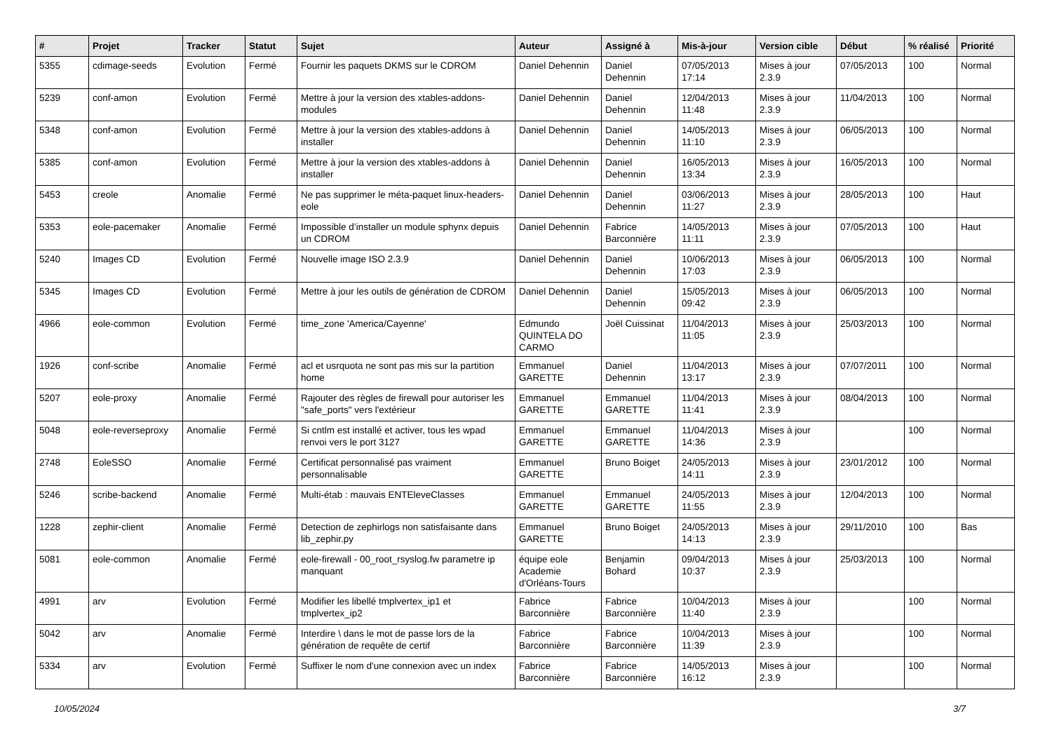| # | Projet | Tracker | Statut | Sujet | Auteur | Assigné à | Mis-à-jour | Version cible | Début | % réalisé | Priorité |
| --- | --- | --- | --- | --- | --- | --- | --- | --- | --- | --- | --- |
| 5355 | cdimage-seeds | Evolution | Fermé | Fournir les paquets DKMS sur le CDROM | Daniel Dehennin | Daniel Dehennin | 07/05/2013 17:14 | Mises à jour 2.3.9 | 07/05/2013 | 100 | Normal |
| 5239 | conf-amon | Evolution | Fermé | Mettre à jour la version des xtables-addons-modules | Daniel Dehennin | Daniel Dehennin | 12/04/2013 11:48 | Mises à jour 2.3.9 | 11/04/2013 | 100 | Normal |
| 5348 | conf-amon | Evolution | Fermé | Mettre à jour la version des xtables-addons à installer | Daniel Dehennin | Daniel Dehennin | 14/05/2013 11:10 | Mises à jour 2.3.9 | 06/05/2013 | 100 | Normal |
| 5385 | conf-amon | Evolution | Fermé | Mettre à jour la version des xtables-addons à installer | Daniel Dehennin | Daniel Dehennin | 16/05/2013 13:34 | Mises à jour 2.3.9 | 16/05/2013 | 100 | Normal |
| 5453 | creole | Anomalie | Fermé | Ne pas supprimer le méta-paquet linux-headers-eole | Daniel Dehennin | Daniel Dehennin | 03/06/2013 11:27 | Mises à jour 2.3.9 | 28/05/2013 | 100 | Haut |
| 5353 | eole-pacemaker | Anomalie | Fermé | Impossible d’installer un module sphynx depuis un CDROM | Daniel Dehennin | Fabrice Barconnière | 14/05/2013 11:11 | Mises à jour 2.3.9 | 07/05/2013 | 100 | Haut |
| 5240 | Images CD | Evolution | Fermé | Nouvelle image ISO 2.3.9 | Daniel Dehennin | Daniel Dehennin | 10/06/2013 17:03 | Mises à jour 2.3.9 | 06/05/2013 | 100 | Normal |
| 5345 | Images CD | Evolution | Fermé | Mettre à jour les outils de génération de CDROM | Daniel Dehennin | Daniel Dehennin | 15/05/2013 09:42 | Mises à jour 2.3.9 | 06/05/2013 | 100 | Normal |
| 4966 | eole-common | Evolution | Fermé | time_zone 'America/Cayenne' | Edmundo QUINTELA DO CARMO | Joël Cuissinat | 11/04/2013 11:05 | Mises à jour 2.3.9 | 25/03/2013 | 100 | Normal |
| 1926 | conf-scribe | Anomalie | Fermé | acl et usrquota ne sont pas mis sur la partition home | Emmanuel GARETTE | Daniel Dehennin | 11/04/2013 13:17 | Mises à jour 2.3.9 | 07/07/2011 | 100 | Normal |
| 5207 | eole-proxy | Anomalie | Fermé | Rajouter des règles de firewall pour autoriser les "safe_ports" vers l'extérieur | Emmanuel GARETTE | Emmanuel GARETTE | 11/04/2013 11:41 | Mises à jour 2.3.9 | 08/04/2013 | 100 | Normal |
| 5048 | eole-reverseproxy | Anomalie | Fermé | Si cntlm est installé et activer, tous les wpad renvoi vers le port 3127 | Emmanuel GARETTE | Emmanuel GARETTE | 11/04/2013 14:36 | Mises à jour 2.3.9 | | 100 | Normal |
| 2748 | EoleSSO | Anomalie | Fermé | Certificat personnalisé pas vraiment personnalisable | Emmanuel GARETTE | Bruno Boiget | 24/05/2013 14:11 | Mises à jour 2.3.9 | 23/01/2012 | 100 | Normal |
| 5246 | scribe-backend | Anomalie | Fermé | Multi-étab : mauvais ENTEleveClasses | Emmanuel GARETTE | Emmanuel GARETTE | 24/05/2013 11:55 | Mises à jour 2.3.9 | 12/04/2013 | 100 | Normal |
| 1228 | zephir-client | Anomalie | Fermé | Detection de zephirlogs non satisfaisante dans lib_zephir.py | Emmanuel GARETTE | Bruno Boiget | 24/05/2013 14:13 | Mises à jour 2.3.9 | 29/11/2010 | 100 | Bas |
| 5081 | eole-common | Anomalie | Fermé | eole-firewall - 00_root_rsyslog.fw parametre ip manquant | équipe eole Academie d'Orléans-Tours | Benjamin Bohard | 09/04/2013 10:37 | Mises à jour 2.3.9 | 25/03/2013 | 100 | Normal |
| 4991 | arv | Evolution | Fermé | Modifier les libellé tmplvertex_ip1 et tmplvertex_ip2 | Fabrice Barconnière | Fabrice Barconnière | 10/04/2013 11:40 | Mises à jour 2.3.9 | | 100 | Normal |
| 5042 | arv | Anomalie | Fermé | Interdire \ dans le mot de passe lors de la génération de requête de certif | Fabrice Barconnière | Fabrice Barconnière | 10/04/2013 11:39 | Mises à jour 2.3.9 | | 100 | Normal |
| 5334 | arv | Evolution | Fermé | Suffixer le nom d'une connexion avec un index | Fabrice Barconnière | Fabrice Barconnière | 14/05/2013 16:12 | Mises à jour 2.3.9 | | 100 | Normal |
10/05/2024 3/7